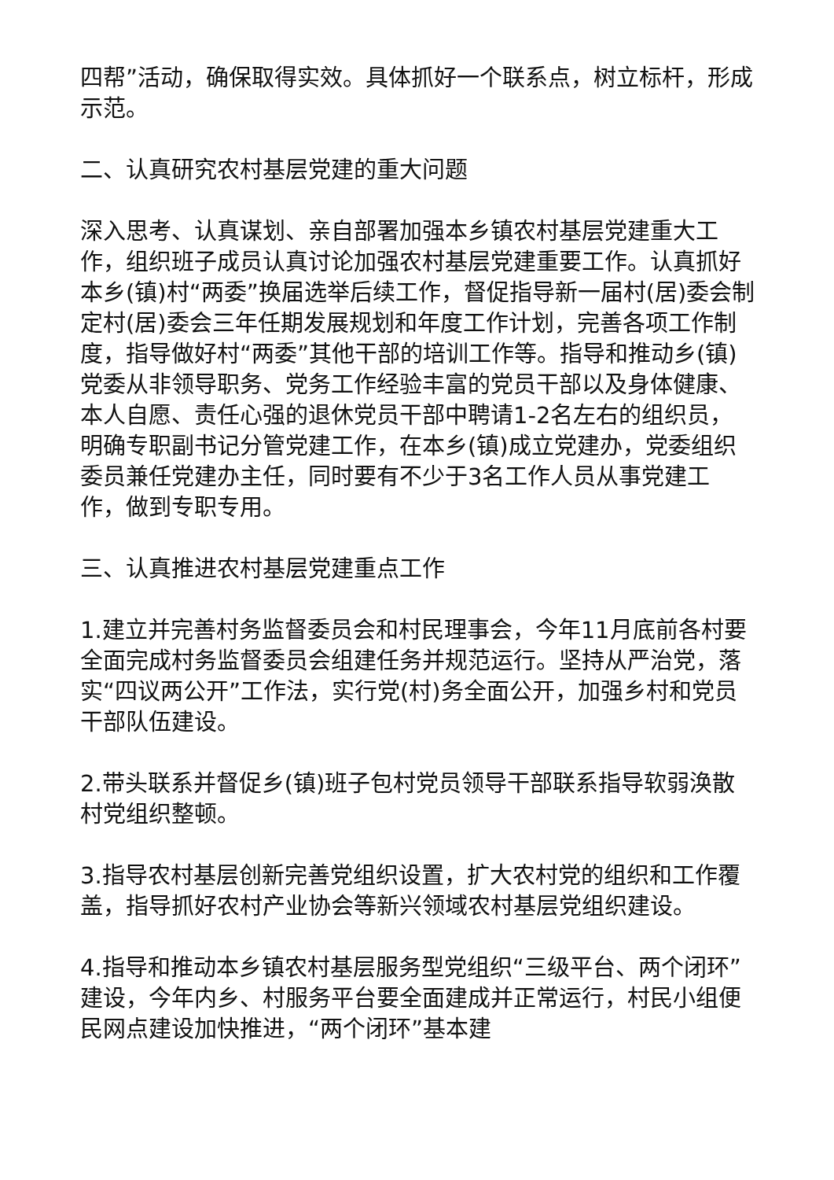四帮”活动，确保取得实效。具体抓好一个联系点，树立标杆，形成示范。
二、认真研究农村基层党建的重大问题
深入思考、认真谋划、亲自部署加强本乡镇农村基层党建重大工作，组织班子成员认真讨论加强农村基层党建重要工作。认真抓好本乡(镇)村“两委”换届选举后续工作，督促指导新一届村(居)委会制定村(居)委会三年任期发展规划和年度工作计划，完善各项工作制度，指导做好村“两委”其他干部的培训工作等。指导和推动乡(镇)党委从非领导职务、党务工作经验丰富的党员干部以及身体健康、本人自愿、责任心强的退休党员干部中聘请1-2名左右的组织员，明确专职副书记分管党建工作，在本乡(镇)成立党建办，党委组织委员兼任党建办主任，同时要有不少于3名工作人员从事党建工作，做到专职专用。
三、认真推进农村基层党建重点工作
1.建立并完善村务监督委员会和村民理事会，今年11月底前各村要全面完成村务监督委员会组建任务并规范运行。坚持从严治党，落实“四议两公开”工作法，实行党(村)务全面公开，加强乡村和党员干部队伍建设。
2.带头联系并督促乡(镇)班子包村党员领导干部联系指导软弱涣散村党组织整顿。
3.指导农村基层创新完善党组织设置，扩大农村党的组织和工作覆盖，指导抓好农村产业协会等新兴领域农村基层党组织建设。
4.指导和推动本乡镇农村基层服务型党组织“三级平台、两个闭环”建设，今年内乡、村服务平台要全面建成并正常运行，村民小组便民网点建设加快推进，“两个闭环”基本建